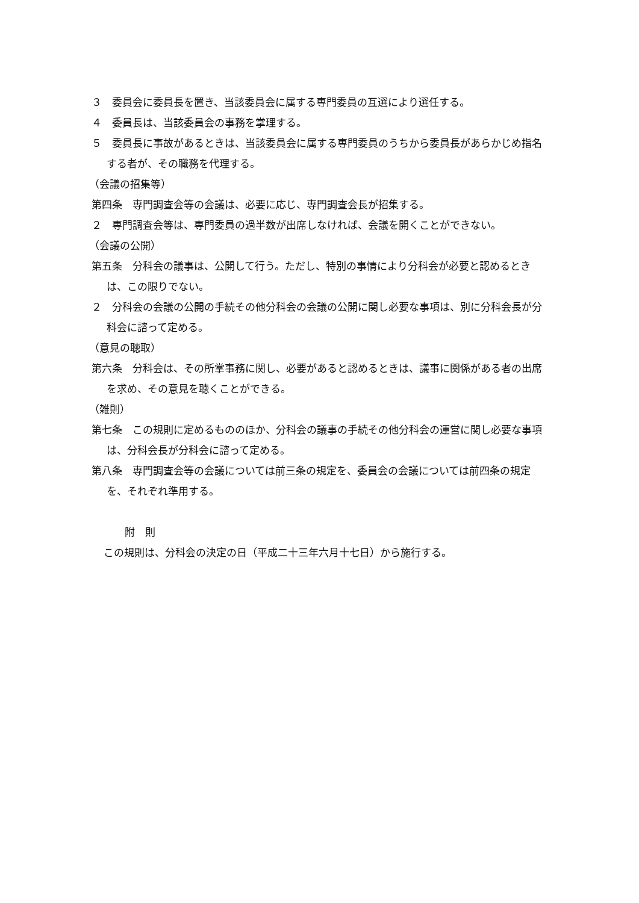３　委員会に委員長を置き、当該委員会に属する専門委員の互選により選任する。
４　委員長は、当該委員会の事務を掌理する。
５　委員長に事故があるときは、当該委員会に属する専門委員のうちから委員長があらかじめ指名する者が、その職務を代理する。
（会議の招集等）
第四条　専門調査会等の会議は、必要に応じ、専門調査会長が招集する。
２　専門調査会等は、専門委員の過半数が出席しなければ、会議を開くことができない。
（会議の公開）
第五条　分科会の議事は、公開して行う。ただし、特別の事情により分科会が必要と認めるときは、この限りでない。
２　分科会の会議の公開の手続その他分科会の会議の公開に関し必要な事項は、別に分科会長が分科会に諮って定める。
（意見の聴取）
第六条　分科会は、その所掌事務に関し、必要があると認めるときは、議事に関係がある者の出席を求め、その意見を聴くことができる。
（雑則）
第七条　この規則に定めるもののほか、分科会の議事の手続その他分科会の運営に関し必要な事項は、分科会長が分科会に諮って定める。
第八条　専門調査会等の会議については前三条の規定を、委員会の会議については前四条の規定を、それぞれ準用する。
附　則
この規則は、分科会の決定の日（平成二十三年六月十七日）から施行する。